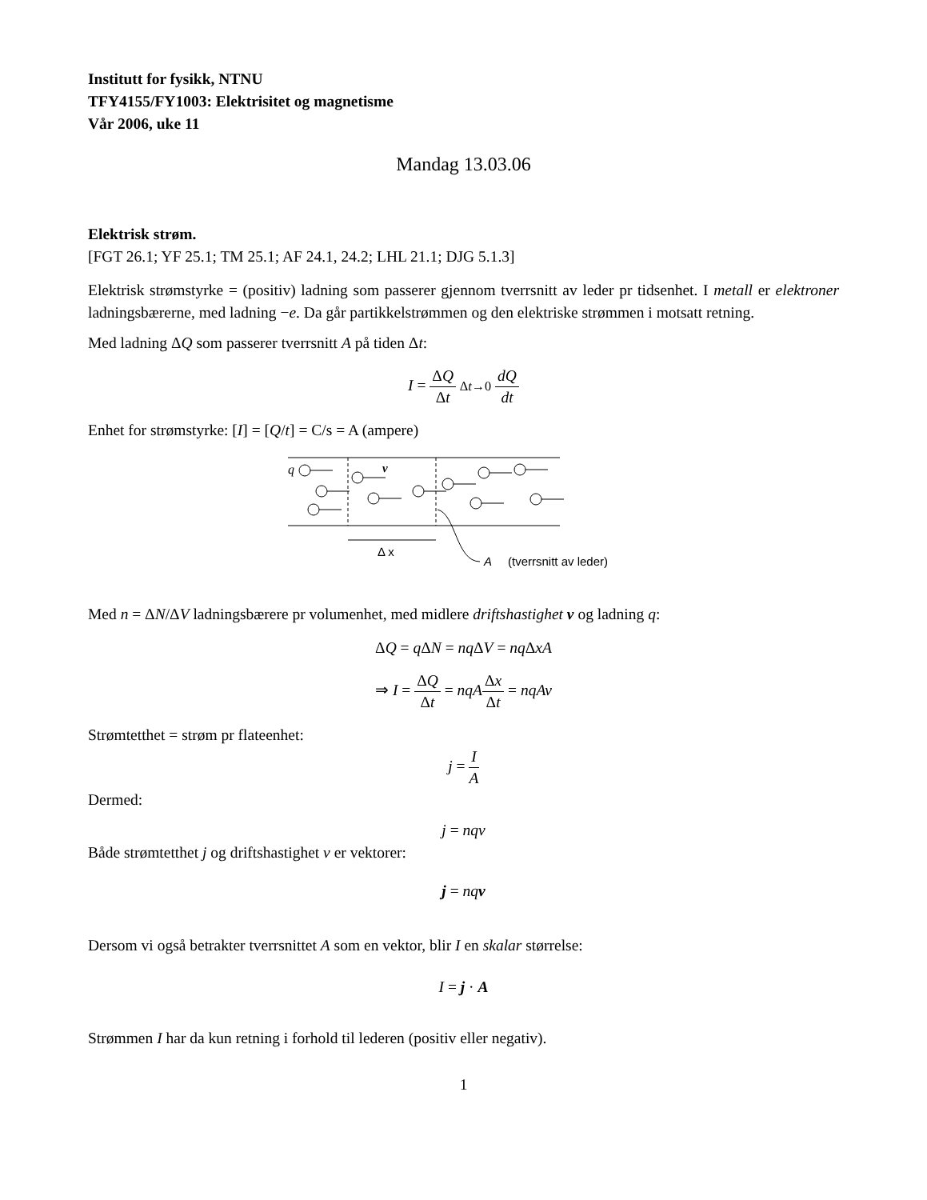Institutt for fysikk, NTNU
TFY4155/FY1003: Elektrisitet og magnetisme
Vår 2006, uke 11
Mandag 13.03.06
Elektrisk strøm.
[FGT 26.1; YF 25.1; TM 25.1; AF 24.1, 24.2; LHL 21.1; DJG 5.1.3]
Elektrisk strømstyrke = (positiv) ladning som passerer gjennom tverrsnitt av leder pr tidsenhet. I metall er elektroner ladningsbærerne, med ladning −e. Da går partikkelstrømmen og den elektriske strømmen i motsatt retning.
Med ladning ΔQ som passerer tverrsnitt A på tiden Δt:
I = ΔQ Δt Δt→0 dQ dt
Enhet for strømstyrke: [I] = [Q/t] = C/s = A (ampere)
q
v
Δ x
A
(tverrsnitt av leder)
Med n = ΔN/ΔV ladningsbærere pr volumenhet, med midlere driftshastighet v og ladning q:
ΔQ = q ΔN = nq ΔV = nq ΔxA
⇒ I = ΔQ Δt = nqA Δx Δt = nqAv
Strømtetthet = strøm pr flateenhet:
j = I A
Dermed:
j = nqv
Både strømtetthet j og driftshastighet v er vektorer:
j = nq v
Dersom vi også betrakter tverrsnittet A som en vektor, blir I en skalar størrelse:
I = j · A
Strømmen I har da kun retning i forhold til lederen (positiv eller negativ).
1